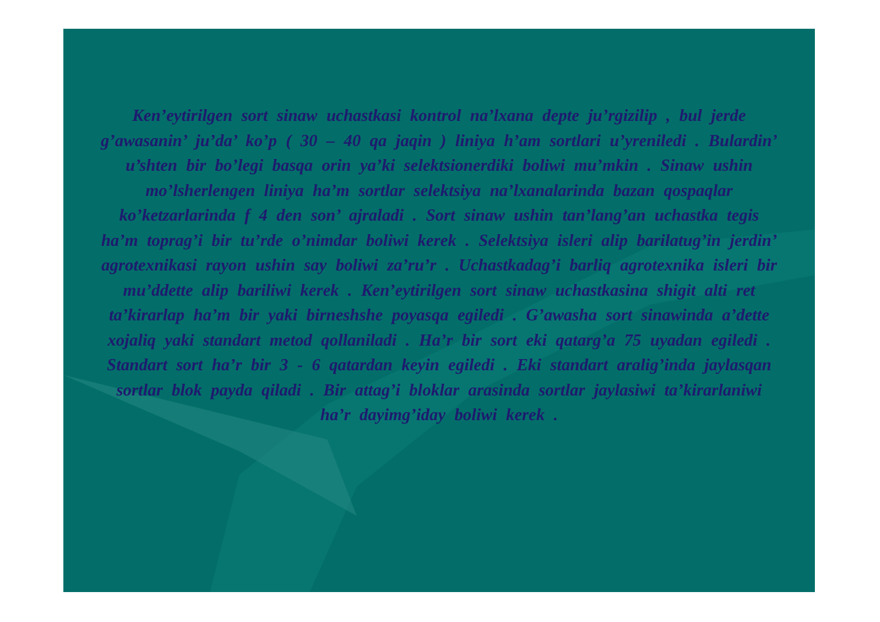Ken’eytirilgen sort sinaw uchastkasi kontrol na’lxana depte ju’rgizilip , bul jerde g’awasanin’ ju’da’ ko’p ( 30 – 40 qa jaqin ) liniya h’am sortlari u’yreniledi . Bulardin’ u’shten bir bo’legi basqa orin ya’ki selektsionerdiki boliwi mu’mkin . Sinaw ushin mo’lsherlengen liniya ha’m sortlar selektsiya na’lxanalarinda bazan qospaqlar ko’ketzarlarinda f 4 den son’ ajraladi . Sort sinaw ushin tan’lang’an uchastka tegis ha’m toprag’i bir tu’rde o’nimdar boliwi kerek . Selektsiya isleri alip barilatug’in jerdin’ agrotexnikasi rayon ushin say boliwi za’ru’r . Uchastkadag’i barliq agrotexnika isleri bir mu’ddette alip bariliwi kerek . Ken’eytirilgen sort sinaw uchastkasina shigit alti ret ta’kirarlap ha’m bir yaki birneshshe poyasqa egiledi . G’awasha sort sinawinda a’dette xojaliq yaki standart metod qollaniladi . Ha’r bir sort eki qatarg’a 75 uyadan egiledi . Standart sort ha’r bir 3 - 6 qatardan keyin egiledi . Eki standart aralig’inda jaylasqan sortlar blok payda qiladi . Bir attag’i bloklar arasinda sortlar jaylasiwi ta’kirarlaniwi ha’r dayimg’iday boliwi kerek .